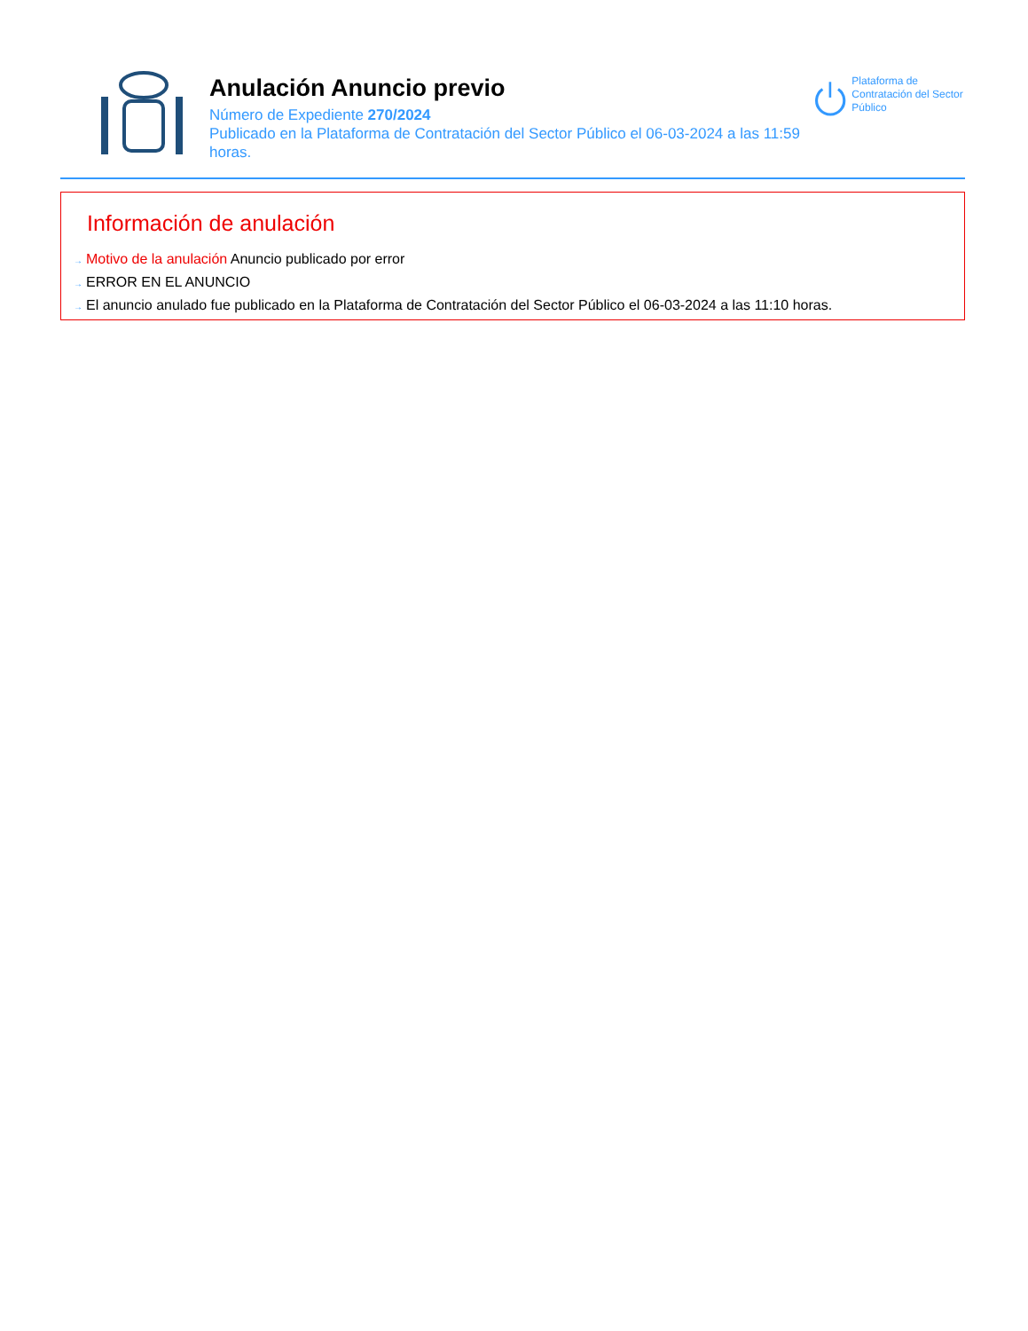Anulación Anuncio previo
Número de Expediente 270/2024
Publicado en la Plataforma de Contratación del Sector Público el 06-03-2024 a las 11:59 horas.
Plataforma de Contratación del Sector Público
Información de anulación
→ Motivo de la anulación Anuncio publicado por error
→ ERROR EN EL ANUNCIO
→ El anuncio anulado fue publicado en la Plataforma de Contratación del Sector Público el 06-03-2024 a las 11:10 horas.